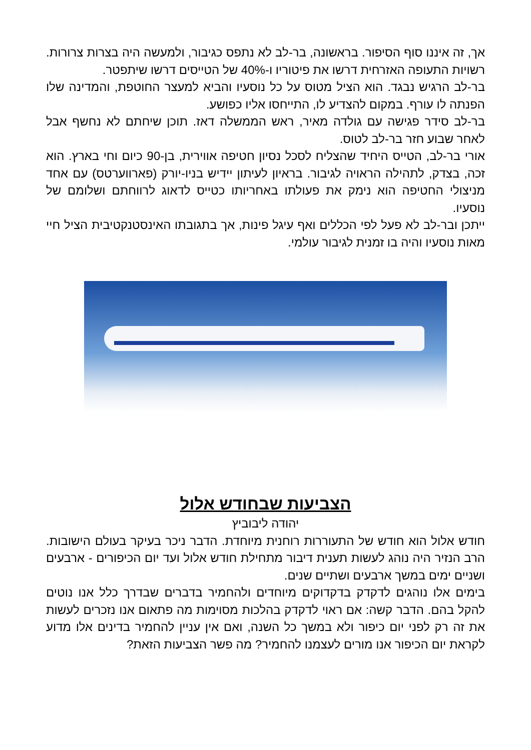אך, זה איננו סוף הסיפור. בראשונה, בר-לב לא נתפס כגיבור, ולמעשה היה בצרות צרורות. רשויות התעופה האזרחית דרשו את פיטוריו ו-40% של הטייסים דרשו שיתפטר.
בר-לב הרגיש נבגד. הוא הציל מטוס על כל נוסעיו והביא למעצר החוטפת, והמדינה שלו הפנתה לו עורף. במקום להצדיע לו, התייחסו אליו כפושע.
בר-לב סידר פגישה עם גולדה מאיר, ראש הממשלה דאז. תוכן שיחתם לא נחשף אבל לאחר שבוע חזר בר-לב לטוס.
אורי בר-לב, הטייס היחיד שהצליח לסכל נסיון חטיפה אווירית, בן-90 כיום וחי בארץ. הוא זכה, בצדק, לתהילה הראויה לגיבור. בראיון לעיתון יידיש בניו-יורק (פארווערטס) עם אחד מניצולי החטיפה הוא נימק את פעולתו באחריותו כטייס לדאוג לרווחתם ושלומם של נוסעיו.
ייתכן ובר-לב לא פעל לפי הכללים ואף עיגל פינות, אך בתגובתו האינסטנקטיבית הציל חיי מאות נוסעיו והיה בו זמנית לגיבור עולמי.
הצביעות שבחודש אלול
יהודה ליבוביץ
חודש אלול הוא חודש של התעוררות רוחנית מיוחדת. הדבר ניכר בעיקר בעולם הישובות. הרב הנזיר היה נוהג לעשות תענית דיבור מתחילת חודש אלול ועד יום הכיפורים - ארבעים ושניים ימים במשך ארבעים ושתיים שנים.
בימים אלו נוהגים לדקדק בדקדוקים מיוחדים ולהחמיר בדברים שבדרך כלל אנו נוטים להקל בהם. הדבר קשה: אם ראוי לדקדק בהלכות מסוימות מה פתאום אנו נזכרים לעשות את זה רק לפני יום כיפור ולא במשך כל השנה, ואם אין עניין להחמיר בדינים אלו מדוע לקראת יום הכיפור אנו מורים לעצמנו להחמיר? מה פשר הצביעות הזאת?